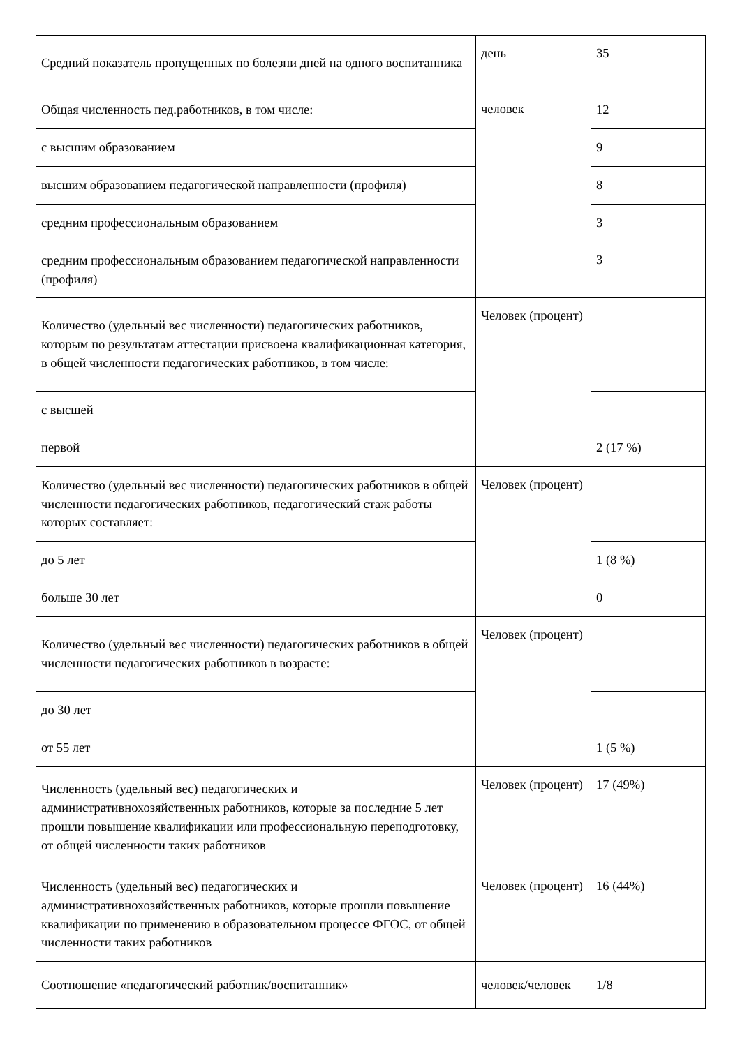| Средний показатель пропущенных по болезни дней на одного воспитанника | день | 35 |
| Общая численность пед.работников, в том числе: | человек | 12 |
| с высшим образованием | | 9 |
| высшим образованием педагогической направленности (профиля) | | 8 |
| средним профессиональным образованием | | 3 |
| средним профессиональным образованием педагогической направленности (профиля) | | 3 |
| Количество (удельный вес численности) педагогических работников, которым по результатам аттестации присвоена квалификационная категория, в общей численности педагогических работников, в том числе: | Человек (процент) | |
| с высшей | | |
| первой | | 2 (17 %) |
| Количество (удельный вес численности) педагогических работников в общей численности педагогических работников, педагогический стаж работы которых составляет: | Человек (процент) | |
| до 5 лет | | 1 (8 %) |
| больше 30 лет | | 0 |
| Количество (удельный вес численности) педагогических работников в общей численности педагогических работников в возрасте: | Человек (процент) | |
| до 30 лет | | |
| от 55 лет | | 1 (5 %) |
| Численность (удельный вес) педагогических и административнохозяйственных работников, которые за последние 5 лет прошли повышение квалификации или профессиональную переподготовку, от общей численности таких работников | Человек (процент) | 17 (49%) |
| Численность (удельный вес) педагогических и административнохозяйственных работников, которые прошли повышение квалификации по применению в образовательном процессе ФГОС, от общей численности таких работников | Человек (процент) | 16 (44%) |
| Соотношение «педагогический работник/воспитанник» | человек/человек | 1/8 |